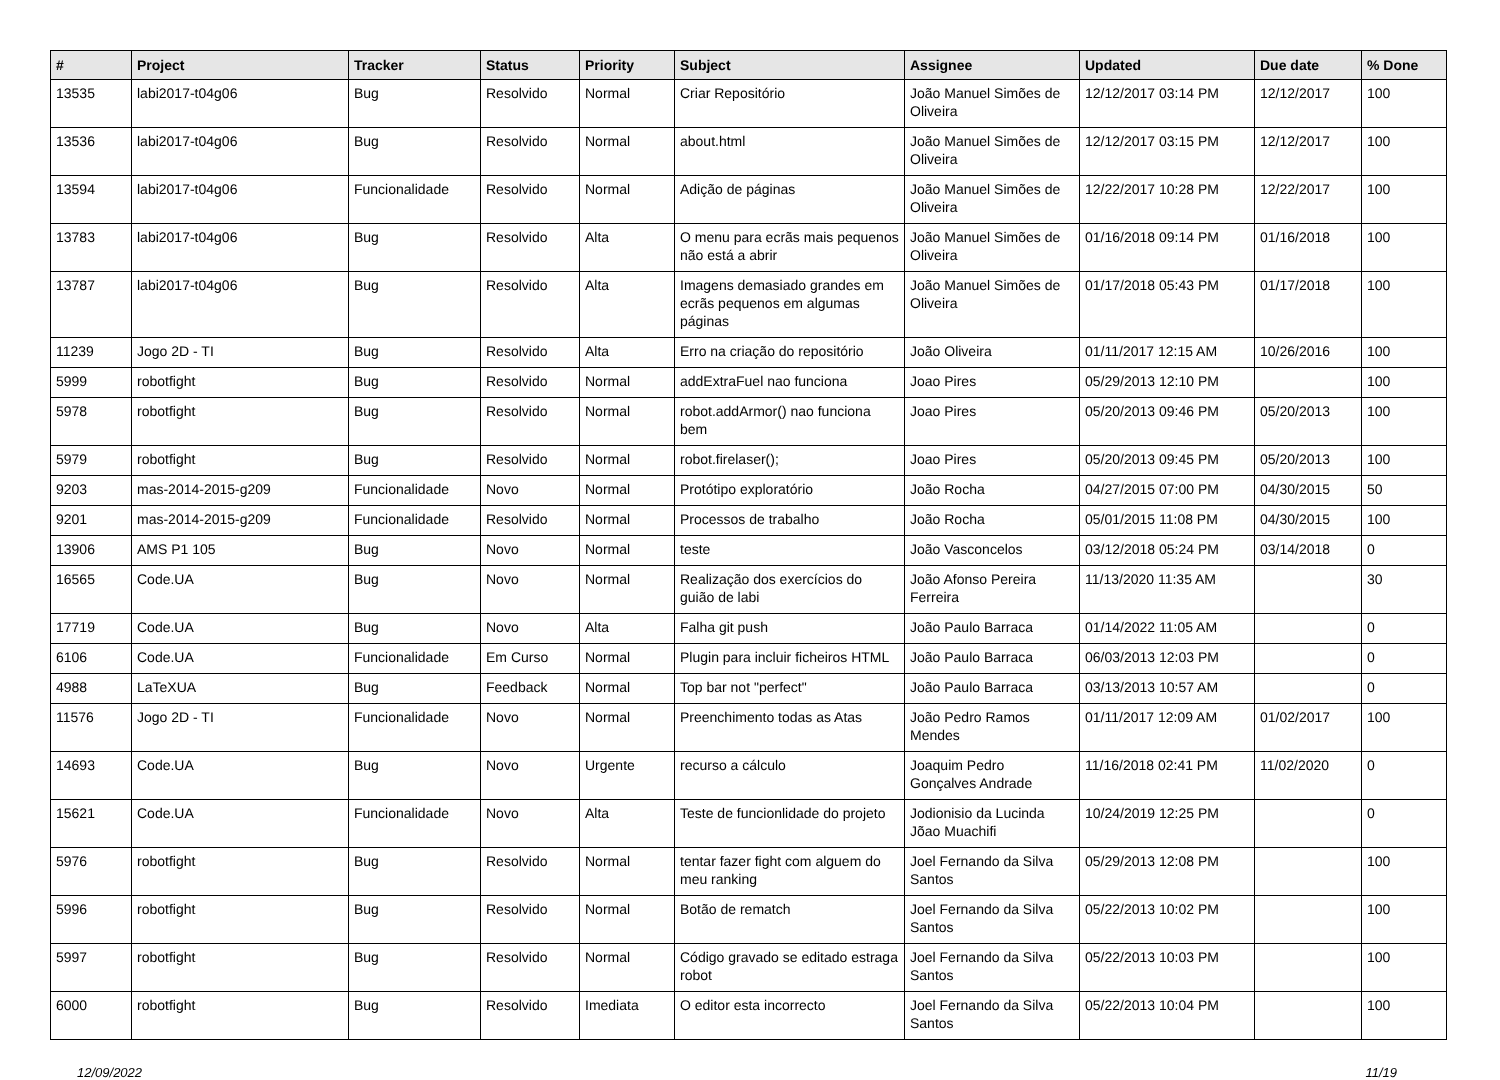| # | Project | Tracker | Status | Priority | Subject | Assignee | Updated | Due date | % Done |
| --- | --- | --- | --- | --- | --- | --- | --- | --- | --- |
| 13535 | labi2017-t04g06 | Bug | Resolvido | Normal | Criar Repositório | João Manuel Simões de Oliveira | 12/12/2017 03:14 PM | 12/12/2017 | 100 |
| 13536 | labi2017-t04g06 | Bug | Resolvido | Normal | about.html | João Manuel Simões de Oliveira | 12/12/2017 03:15 PM | 12/12/2017 | 100 |
| 13594 | labi2017-t04g06 | Funcionalidade | Resolvido | Normal | Adição de páginas | João Manuel Simões de Oliveira | 12/22/2017 10:28 PM | 12/22/2017 | 100 |
| 13783 | labi2017-t04g06 | Bug | Resolvido | Alta | O menu para ecrãs mais pequenos não está a abrir | João Manuel Simões de Oliveira | 01/16/2018 09:14 PM | 01/16/2018 | 100 |
| 13787 | labi2017-t04g06 | Bug | Resolvido | Alta | Imagens demasiado grandes em ecrãs pequenos em algumas páginas | João Manuel Simões de Oliveira | 01/17/2018 05:43 PM | 01/17/2018 | 100 |
| 11239 | Jogo 2D - TI | Bug | Resolvido | Alta | Erro na criação do repositório | João Oliveira | 01/11/2017 12:15 AM | 10/26/2016 | 100 |
| 5999 | robotfight | Bug | Resolvido | Normal | addExtraFuel nao funciona | Joao Pires | 05/29/2013 12:10 PM | | 100 |
| 5978 | robotfight | Bug | Resolvido | Normal | robot.addArmor() nao funciona bem | Joao Pires | 05/20/2013 09:46 PM | 05/20/2013 | 100 |
| 5979 | robotfight | Bug | Resolvido | Normal | robot.firelaser(); | Joao Pires | 05/20/2013 09:45 PM | 05/20/2013 | 100 |
| 9203 | mas-2014-2015-g209 | Funcionalidade | Novo | Normal | Protótipo exploratório | João Rocha | 04/27/2015 07:00 PM | 04/30/2015 | 50 |
| 9201 | mas-2014-2015-g209 | Funcionalidade | Resolvido | Normal | Processos de trabalho | João Rocha | 05/01/2015 11:08 PM | 04/30/2015 | 100 |
| 13906 | AMS P1 105 | Bug | Novo | Normal | teste | João Vasconcelos | 03/12/2018 05:24 PM | 03/14/2018 | 0 |
| 16565 | Code.UA | Bug | Novo | Normal | Realização dos exercícios do guião de labi | João Afonso Pereira Ferreira | 11/13/2020 11:35 AM | | 30 |
| 17719 | Code.UA | Bug | Novo | Alta | Falha git push | João Paulo Barraca | 01/14/2022 11:05 AM | | 0 |
| 6106 | Code.UA | Funcionalidade | Em Curso | Normal | Plugin para incluir ficheiros HTML | João Paulo Barraca | 06/03/2013 12:03 PM | | 0 |
| 4988 | LaTeXUA | Bug | Feedback | Normal | Top bar not "perfect" | João Paulo Barraca | 03/13/2013 10:57 AM | | 0 |
| 11576 | Jogo 2D - TI | Funcionalidade | Novo | Normal | Preenchimento todas as Atas | João Pedro Ramos Mendes | 01/11/2017 12:09 AM | 01/02/2017 | 100 |
| 14693 | Code.UA | Bug | Novo | Urgente | recurso a cálculo | Joaquim Pedro Gonçalves Andrade | 11/16/2018 02:41 PM | 11/02/2020 | 0 |
| 15621 | Code.UA | Funcionalidade | Novo | Alta | Teste de funcionlidade do projeto | Jodionisio da Lucinda Jõao Muachifi | 10/24/2019 12:25 PM | | 0 |
| 5976 | robotfight | Bug | Resolvido | Normal | tentar fazer fight com alguem do meu ranking | Joel Fernando da Silva Santos | 05/29/2013 12:08 PM | | 100 |
| 5996 | robotfight | Bug | Resolvido | Normal | Botão de rematch | Joel Fernando da Silva Santos | 05/22/2013 10:02 PM | | 100 |
| 5997 | robotfight | Bug | Resolvido | Normal | Código gravado se editado estraga robot | Joel Fernando da Silva Santos | 05/22/2013 10:03 PM | | 100 |
| 6000 | robotfight | Bug | Resolvido | Imediata | O editor esta incorrecto | Joel Fernando da Silva Santos | 05/22/2013 10:04 PM | | 100 |
12/09/2022 11/19